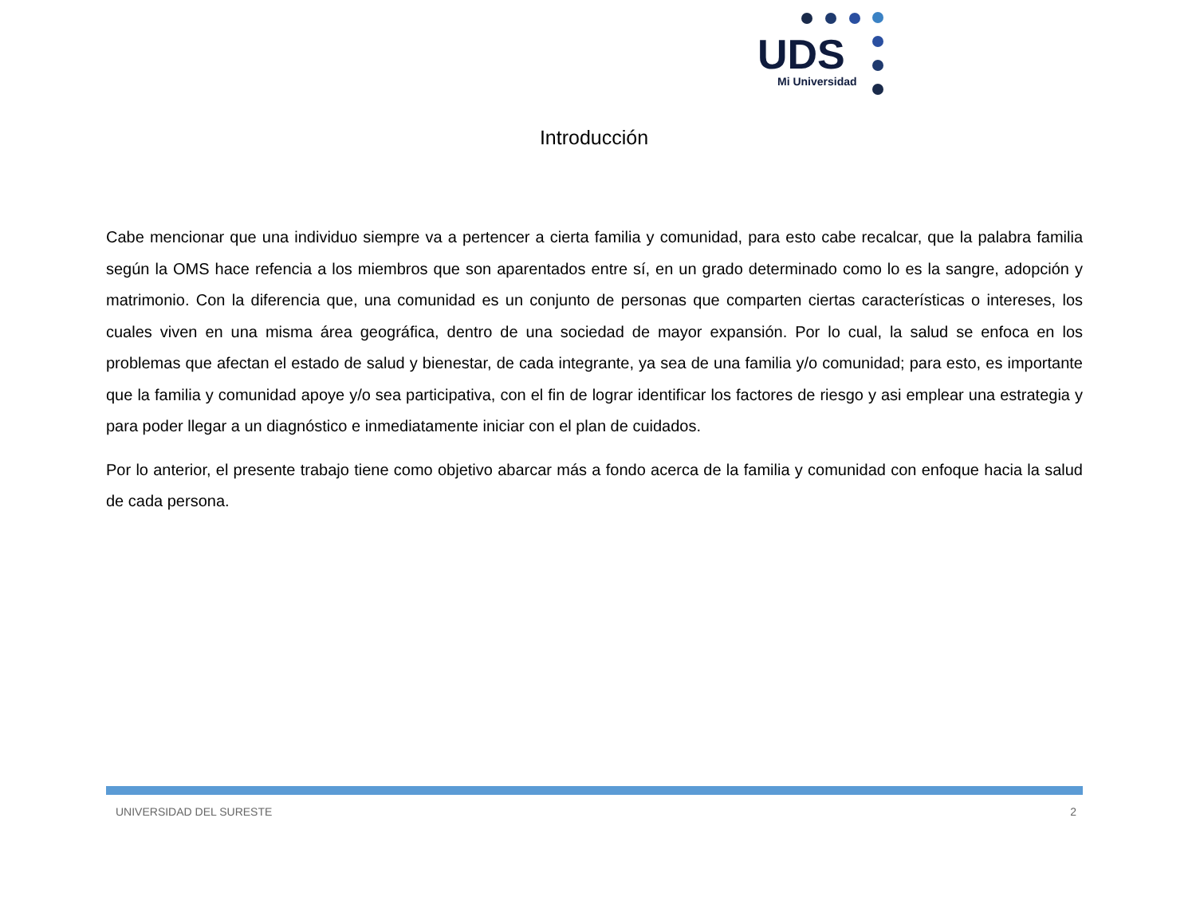UDS
Mi Universidad
Introducción
Cabe mencionar que una individuo siempre va a pertencer a cierta familia y comunidad, para esto cabe recalcar, que la palabra familia según la OMS hace refencia a los miembros que son aparentados entre sí, en un grado determinado como lo es la sangre, adopción y matrimonio. Con la diferencia que, una comunidad es un conjunto de personas que comparten ciertas características o intereses, los cuales viven en una misma área geográfica, dentro de una sociedad de mayor expansión. Por lo cual, la salud se enfoca en los problemas que afectan el estado de salud y bienestar, de cada integrante, ya sea de una familia y/o comunidad; para esto, es importante que la familia y comunidad apoye y/o sea participativa, con el fin de lograr identificar los factores de riesgo y asi emplear una estrategia y para poder llegar a un diagnóstico e inmediatamente iniciar con el plan de cuidados.
Por lo anterior, el presente trabajo tiene como objetivo abarcar más a fondo acerca de la familia y comunidad con enfoque hacia la salud de cada persona.
UNIVERSIDAD DEL SURESTE 2